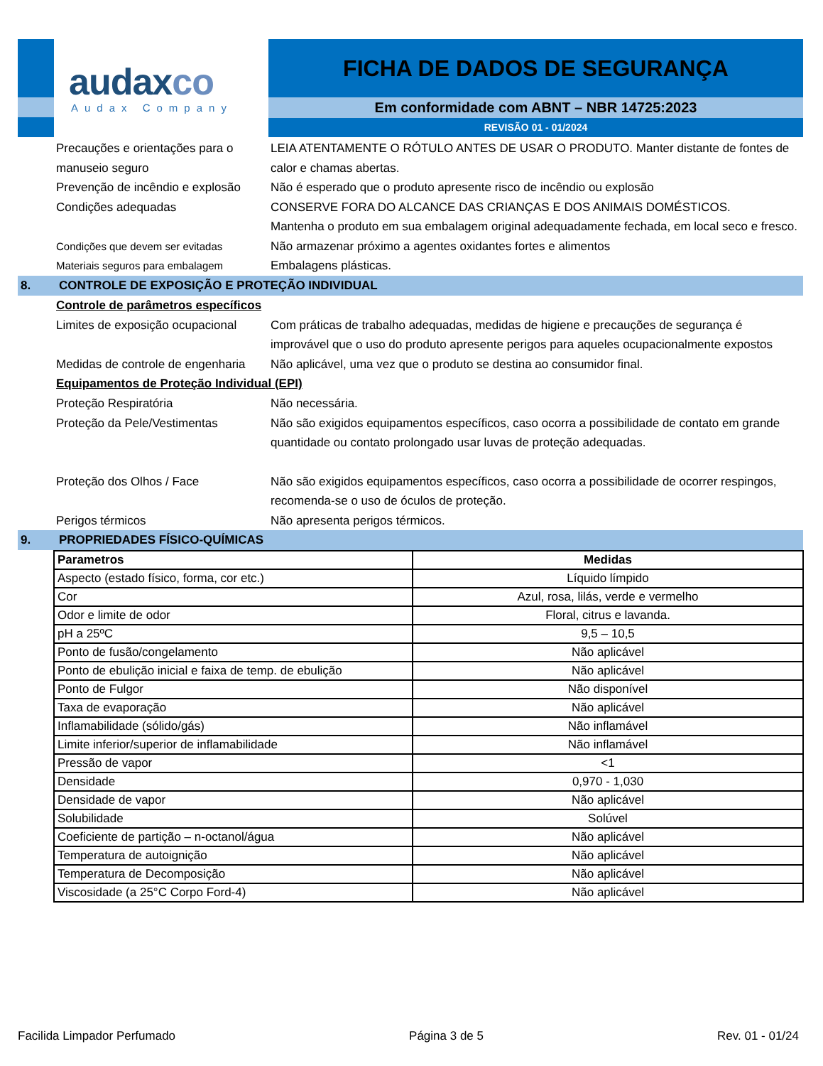audaxco
Audax Company
FICHA DE DADOS DE SEGURANÇA
Em conformidade com ABNT – NBR 14725:2023
REVISÃO 01 - 01/2024
Precauções e orientações para o manuseio seguro
LEIA ATENTAMENTE O RÓTULO ANTES DE USAR O PRODUTO. Manter distante de fontes de calor e chamas abertas.
Prevenção de incêndio e explosão
Não é esperado que o produto apresente risco de incêndio ou explosão
Condições adequadas CONSERVE FORA DO ALCANCE DAS CRIANÇAS E DOS ANIMAIS DOMÉSTICOS.
Mantenha o produto em sua embalagem original adequadamente fechada, em local seco e fresco.
Condições que devem ser evitadas Não armazenar próximo a agentes oxidantes fortes e alimentos
Materiais seguros para embalagem Embalagens plásticas.
8. CONTROLE DE EXPOSIÇÃO E PROTEÇÃO INDIVIDUAL
Controle de parâmetros específicos
Limites de exposição ocupacional
Com práticas de trabalho adequadas, medidas de higiene e precauções de segurança é improvável que o uso do produto apresente perigos para aqueles ocupacionalmente expostos
Medidas de controle de engenharia
Não aplicável, uma vez que o produto se destina ao consumidor final.
Equipamentos de Proteção Individual (EPI)
Proteção Respiratória Não necessária.
Proteção da Pele/Vestimentas Não são exigidos equipamentos específicos, caso ocorra a possibilidade de contato em grande quantidade ou contato prolongado usar luvas de proteção adequadas.
Proteção dos Olhos / Face Não são exigidos equipamentos específicos, caso ocorra a possibilidade de ocorrer respingos, recomenda-se o uso de óculos de proteção.
Perigos térmicos Não apresenta perigos térmicos.
9. PROPRIEDADES FÍSICO-QUÍMICAS
| Parametros | Medidas |
| --- | --- |
| Aspecto (estado físico, forma, cor etc.) | Líquido límpido |
| Cor | Azul, rosa, lilás, verde e vermelho |
| Odor e limite de odor | Floral, citrus e lavanda. |
| pH a 25ºC | 9,5 – 10,5 |
| Ponto de fusão/congelamento | Não aplicável |
| Ponto de ebulição inicial e faixa de temp. de ebulição | Não aplicável |
| Ponto de Fulgor | Não disponível |
| Taxa de evaporação | Não aplicável |
| Inflamabilidade (sólido/gás) | Não inflamável |
| Limite inferior/superior de inflamabilidade | Não inflamável |
| Pressão de vapor | <1 |
| Densidade | 0,970 - 1,030 |
| Densidade de vapor | Não aplicável |
| Solubilidade | Solúvel |
| Coeficiente de partição – n-octanol/água | Não aplicável |
| Temperatura de autoignição | Não aplicável |
| Temperatura de Decomposição | Não aplicável |
| Viscosidade (a 25°C Corpo Ford-4) | Não aplicável |
Facilida Limpador Perfumado Página 3 de 5 Rev. 01 - 01/24